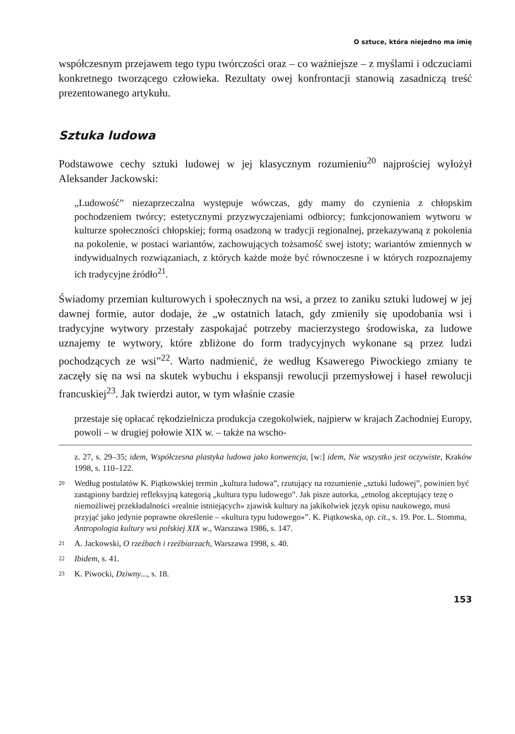O sztuce, która niejedno ma imię
współczesnym przejawem tego typu twórczości oraz – co ważniejsze – z myślami i odczuciami konkretnego tworzącego człowieka. Rezultaty owej konfrontacji stanowią zasadniczą treść prezentowanego artykułu.
Sztuka ludowa
Podstawowe cechy sztuki ludowej w jej klasycznym rozumieniu<sup>20</sup> najprościej wyłożył Aleksander Jackowski:
„Ludowość” niezaprzeczalna występuje wówczas, gdy mamy do czynienia z chłopskim pochodzeniem twórcy; estetycznymi przyzwyczajeniami odbiorcy; funkcjonowaniem wytworu w kulturze społeczności chłopskiej; formą osadzoną w tradycji regionalnej, przekazywaną z pokolenia na pokolenie, w postaci wariantów, zachowujących tożsamość swej istoty; wariantów zmiennych w indywidualnych rozwiązaniach, z których każde może być równoczesne i w których rozpoznajemy ich tradycyjne źródło<sup>21</sup>.
Świadomy przemian kulturowych i społecznych na wsi, a przez to zaniku sztuki ludowej w jej dawnej formie, autor dodaje, że „w ostatnich latach, gdy zmieniły się upodobania wsi i tradycyjne wytwory przestały zaspokajać potrzeby macierzystego środowiska, za ludowe uznajemy te wytwory, które zbliżone do form tradycyjnych wykonane są przez ludzi pochodzących ze wsi”<sup>22</sup>. Warto nadmienić, że według Ksawerego Piwockiego zmiany te zaczęły się na wsi na skutek wybuchu i ekspansji rewolucji przemysłowej i haseł rewolucji francuskiej<sup>23</sup>. Jak twierdzi autor, w tym właśnie czasie
przestaje się opłacać rękodzielnicza produkcja czegokolwiek, najpierw w krajach Zachodniej Europy, powoli – w drugiej połowie XIX w. – także na wscho-
z. 27, s. 29–35; idem, Współczesna plastyka ludowa jako konwencja, [w:] idem, Nie wszystko jest oczywiste, Kraków 1998, s. 110–122.
20 Według postulatów K. Piątkowskiej termin „kultura ludowa”, rzutujący na rozumienie „sztuki ludowej”, powinien być zastąpiony bardziej refleksyjną kategorią „kultura typu ludowego”. Jak pisze autorka, „etnolog akceptujący tezę o niemożliwej przekładalności «realnie istniejących» zjawisk kultury na jakikolwiek język opisu naukowego, musi przyjąć jako jedynie poprawne określenie – «kultura typu ludowego»”. K. Piątkowska, op. cit., s. 19. Por. L. Stomma, Antropologia kultury wsi polskiej XIX w., Warszawa 1986, s. 147.
21 A. Jackowski, O rzeźbach i rzeźbiarzach, Warszawa 1998, s. 40.
22 Ibidem, s. 41.
23 K. Piwocki, Dziwny..., s. 18.
153